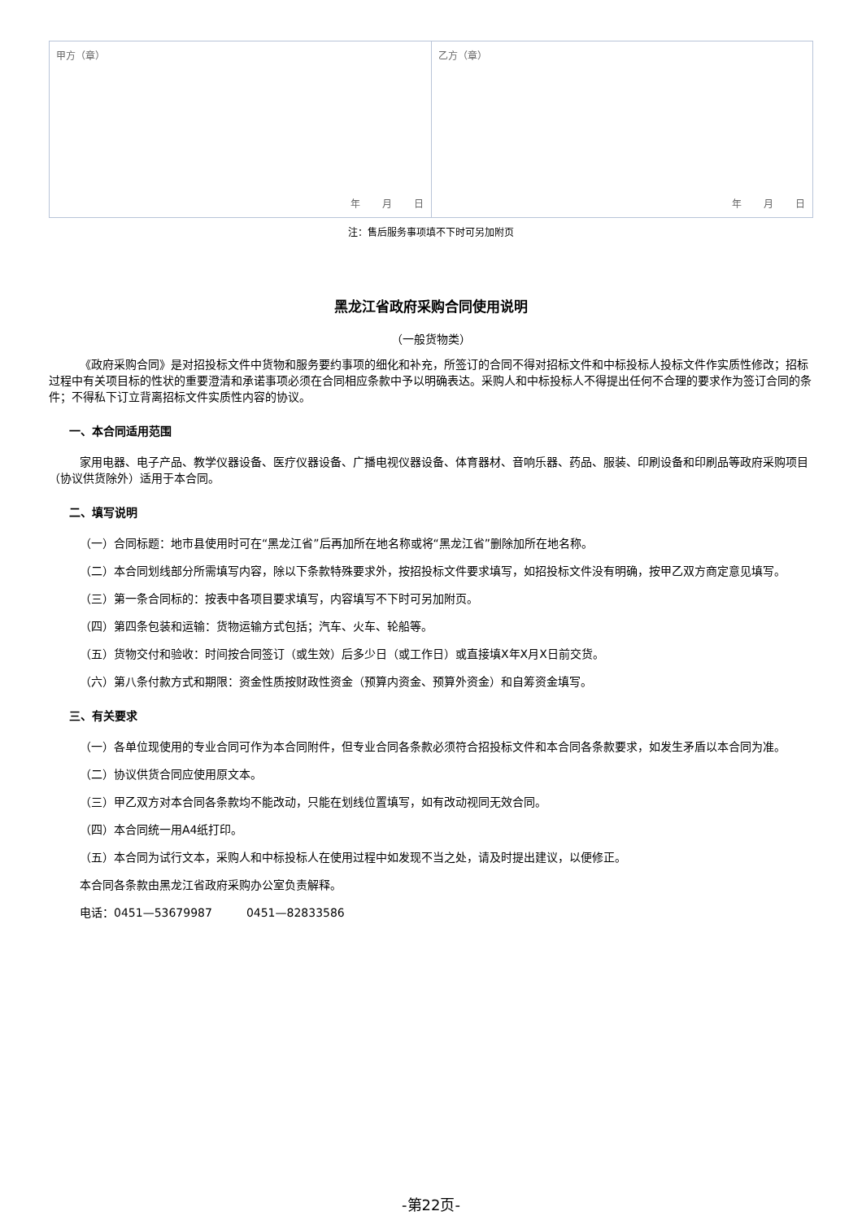| 甲方（章） 年 月 日 | 乙方（章） 年 月 日 |
注：售后服务事项填不下时可另加附页
黑龙江省政府采购合同使用说明
（一般货物类）
《政府采购合同》是对招投标文件中货物和服务要约事项的细化和补充，所签订的合同不得对招标文件和中标投标人投标文件作实质性修改；招标过程中有关项目标的性状的重要澄清和承诺事项必须在合同相应条款中予以明确表达。采购人和中标投标人不得提出任何不合理的要求作为签订合同的条件；不得私下订立背离招标文件实质性内容的协议。
一、本合同适用范围
家用电器、电子产品、教学仪器设备、医疗仪器设备、广播电视仪器设备、体育器材、音响乐器、药品、服装、印刷设备和印刷品等政府采购项目（协议供货除外）适用于本合同。
二、填写说明
（一）合同标题：地市县使用时可在“黑龙江省”后再加所在地名称或将“黑龙江省”删除加所在地名称。
（二）本合同划线部分所需填写内容，除以下条款特殊要求外，按招投标文件要求填写，如招投标文件没有明确，按甲乙双方商定意见填写。
（三）第一条合同标的：按表中各项目要求填写，内容填写不下时可另加附页。
（四）第四条包装和运输：货物运输方式包括；汽车、火车、轮船等。
（五）货物交付和验收：时间按合同签订（或生效）后多少日（或工作日）或直接填X年X月X日前交货。
（六）第八条付款方式和期限：资金性质按财政性资金（预算内资金、预算外资金）和自筹资金填写。
三、有关要求
（一）各单位现使用的专业合同可作为本合同附件，但专业合同各条款必须符合招投标文件和本合同各条款要求，如发生矛盾以本合同为准。
（二）协议供货合同应使用原文本。
（三）甲乙双方对本合同各条款均不能改动，只能在划线位置填写，如有改动视同无效合同。
（四）本合同统一用A4纸打印。
（五）本合同为试行文本，采购人和中标投标人在使用过程中如发现不当之处，请及时提出建议，以便修正。
本合同各条款由黑龙江省政府采购办公室负责解释。
电话：0451—53679987　　　0451—82833586
-第22页-